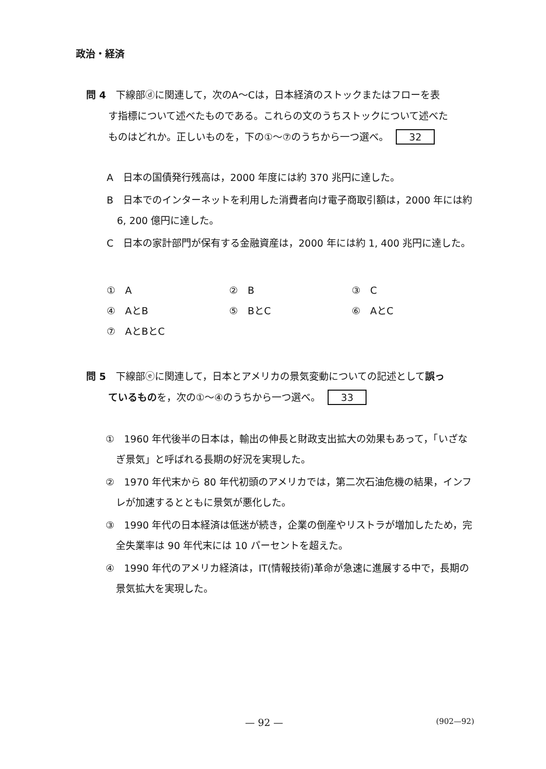政治・経済
問 4　下線部ⓓに関連して，次のA～Cは，日本経済のストックまたはフローを表
す指標について述べたものである。これらの文のうちストックについて述べた
ものはどれか。正しいものを，下の①～⑦のうちから一つ選べ。 32
A　日本の国債発行残高は，2000 年度には約 370 兆円に達した。
B　日本でのインターネットを利用した消費者向け電子商取引額は，2000 年には約 6, 200 億円に達した。
C　日本の家計部門が保有する金融資産は，2000 年には約 1, 400 兆円に達した。
| ① A | ② B | ③ C |
| ④ AとB | ⑤ BとC | ⑥ AとC |
| ⑦ AとBとC | | |
問 5　下線部ⓔに関連して，日本とアメリカの景気変動についての記述として誤っ
ているものを，次の①～④のうちから一つ選べ。 33
①　1960 年代後半の日本は，輸出の伸長と財政支出拡大の効果もあって，「いざなぎ景気」と呼ばれる長期の好況を実現した。
②　1970 年代末から 80 年代初頭のアメリカでは，第二次石油危機の結果，インフレが加速するとともに景気が悪化した。
③　1990 年代の日本経済は低迷が続き，企業の倒産やリストラが増加したため，完全失業率は 90 年代末には 10 パーセントを超えた。
④　1990 年代のアメリカ経済は，IT(情報技術)革命が急速に進展する中で，長期の景気拡大を実現した。
— 92 — (902—92)